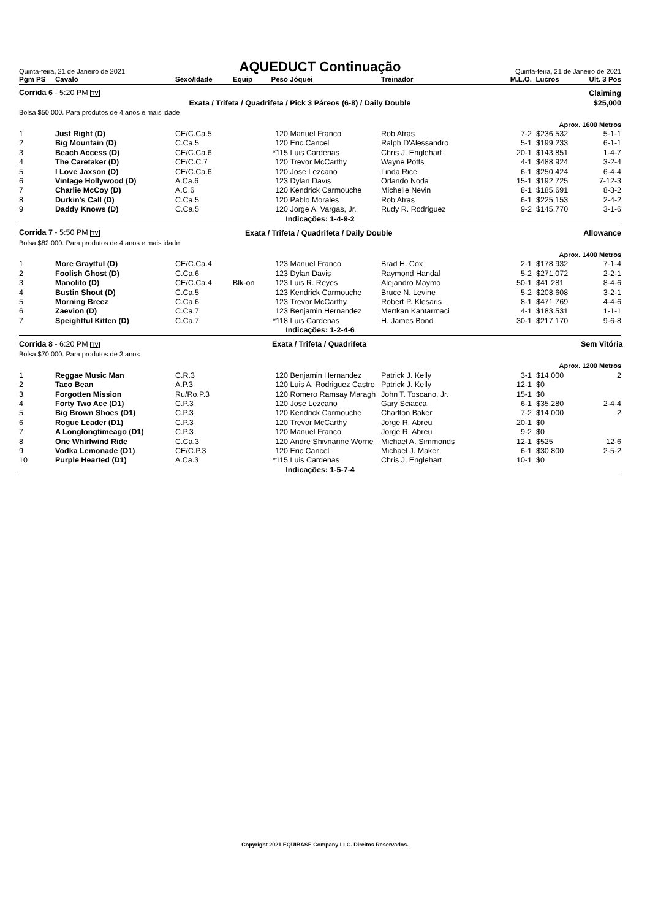Quinta-feira, 21 de Janeiro de 2021
AQUEDUCT Continuação
Quinta-feira, 21 de Janeiro de 2021
| Pgm PS | Cavalo | Sexo/Idade | Equip | Peso | Jóquei | Treinador | M.L.O. | Lucros | Ult. 3 Pos |
| --- | --- | --- | --- | --- | --- | --- | --- | --- | --- |
| Corrida 6 - 5:20 PM TV | | | | | | | | | Claiming |
| Exata / Trifeta / Quadrifeta / Pick 3 Páreos (6-8) / Daily Double | | | | | | | | | $25,000 |
| Bolsa $50,000. Para produtos de 4 anos e mais idade | | | | | | | | | |
| Aprox. 1600 Metros | | | | | | | | | |
| 1 | Just Right (D) | CE/C.Ca.5 | | 120 | Manuel Franco | Rob Atras | 7-2 | $236,532 | 5-1-1 |
| 2 | Big Mountain (D) | C.Ca.5 | | 120 | Eric Cancel | Ralph D'Alessandro | 5-1 | $199,233 | 6-1-1 |
| 3 | Beach Access (D) | CE/C.Ca.6 | | *115 | Luis Cardenas | Chris J. Englehart | 20-1 | $143,851 | 1-4-7 |
| 4 | The Caretaker (D) | CE/C.C.7 | | 120 | Trevor McCarthy | Wayne Potts | 4-1 | $488,924 | 3-2-4 |
| 5 | I Love Jaxson (D) | CE/C.Ca.6 | | 120 | Jose Lezcano | Linda Rice | 6-1 | $250,424 | 6-4-4 |
| 6 | Vintage Hollywood (D) | A.Ca.6 | | 123 | Dylan Davis | Orlando Noda | 15-1 | $192,725 | 7-12-3 |
| 7 | Charlie McCoy (D) | A.C.6 | | 120 | Kendrick Carmouche | Michelle Nevin | 8-1 | $185,691 | 8-3-2 |
| 8 | Durkin's Call (D) | C.Ca.5 | | 120 | Pablo Morales | Rob Atras | 6-1 | $225,153 | 2-4-2 |
| 9 | Daddy Knows (D) | C.Ca.5 | | 120 | Jorge A. Vargas, Jr. | Rudy R. Rodriguez | 9-2 | $145,770 | 3-1-6 |
| Indicações: 1-4-9-2 | | | | | | | | | |
| Corrida 7 - 5:50 PM TV | | | Exata / Trifeta / Quadrifeta / Daily Double | | | | | | Allowance |
| Bolsa $82,000. Para produtos de 4 anos e mais idade | | | | | | | | | |
| Aprox. 1400 Metros | | | | | | | | | |
| 1 | More Graytful (D) | CE/C.Ca.4 | | 123 | Manuel Franco | Brad H. Cox | 2-1 | $178,932 | 7-1-4 |
| 2 | Foolish Ghost (D) | C.Ca.6 | | 123 | Dylan Davis | Raymond Handal | 5-2 | $271,072 | 2-2-1 |
| 3 | Manolito (D) | CE/C.Ca.4 | Blk-on | 123 | Luis R. Reyes | Alejandro Maymo | 50-1 | $41,281 | 8-4-6 |
| 4 | Bustin Shout (D) | C.Ca.5 | | 123 | Kendrick Carmouche | Bruce N. Levine | 5-2 | $208,608 | 3-2-1 |
| 5 | Morning Breez | C.Ca.6 | | 123 | Trevor McCarthy | Robert P. Klesaris | 8-1 | $471,769 | 4-4-6 |
| 6 | Zaevion (D) | C.Ca.7 | | 123 | Benjamin Hernandez | Mertkan Kantarmaci | 4-1 | $183,531 | 1-1-1 |
| 7 | Speightful Kitten (D) | C.Ca.7 | | *118 | Luis Cardenas | H. James Bond | 30-1 | $217,170 | 9-6-8 |
| Indicações: 1-2-4-6 | | | | | | | | | |
| Corrida 8 - 6:20 PM TV | | | Exata / Trifeta / Quadrifeta | | | | | | Sem Vitória |
| Bolsa $70,000. Para produtos de 3 anos | | | | | | | | | |
| Aprox. 1200 Metros | | | | | | | | | |
| 1 | Reggae Music Man | C.R.3 | | 120 | Benjamin Hernandez | Patrick J. Kelly | 3-1 | $14,000 | 2 |
| 2 | Taco Bean | A.P.3 | | 120 | Luis A. Rodriguez Castro | Patrick J. Kelly | 12-1 | $0 | |
| 3 | Forgotten Mission | Ru/Ro.P.3 | | 120 | Romero Ramsay Maragh | John T. Toscano, Jr. | 15-1 | $0 | |
| 4 | Forty Two Ace (D1) | C.P.3 | | 120 | Jose Lezcano | Gary Sciacca | 6-1 | $35,280 | 2-4-4 |
| 5 | Big Brown Shoes (D1) | C.P.3 | | 120 | Kendrick Carmouche | Charlton Baker | 7-2 | $14,000 | 2 |
| 6 | Rogue Leader (D1) | C.P.3 | | 120 | Trevor McCarthy | Jorge R. Abreu | 20-1 | $0 | |
| 7 | A Longlongtimeago (D1) | C.P.3 | | 120 | Manuel Franco | Jorge R. Abreu | 9-2 | $0 | |
| 8 | One Whirlwind Ride | C.Ca.3 | | 120 | Andre Shivnarine Worrie | Michael A. Simmonds | 12-1 | $525 | 12-6 |
| 9 | Vodka Lemonade (D1) | CE/C.P.3 | | 120 | Eric Cancel | Michael J. Maker | 6-1 | $30,800 | 2-5-2 |
| 10 | Purple Hearted (D1) | A.Ca.3 | | *115 | Luis Cardenas | Chris J. Englehart | 10-1 | $0 | |
| Indicações: 1-5-7-4 | | | | | | | | | |
Copyright 2021 EQUIBASE Company LLC. Direitos Reservados.